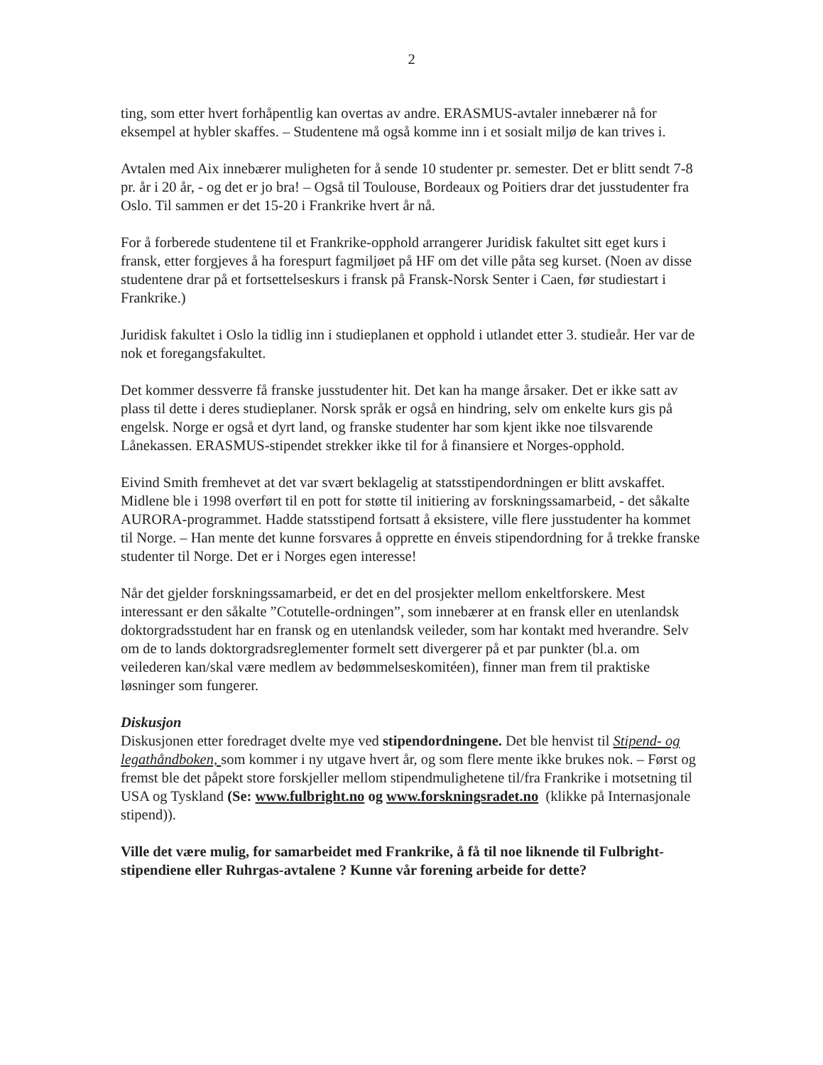2
ting, som etter hvert forhåpentlig kan overtas av andre. ERASMUS-avtaler innebærer nå for eksempel at hybler skaffes. – Studentene må også komme inn i et sosialt miljø de kan trives i.
Avtalen med Aix innebærer muligheten for å sende 10 studenter pr. semester. Det er blitt sendt 7-8 pr. år i 20 år, - og det er jo bra! – Også til Toulouse, Bordeaux og Poitiers drar det jusstudenter fra Oslo. Til sammen er det 15-20 i Frankrike hvert år nå.
For å forberede studentene til et Frankrike-opphold arrangerer Juridisk fakultet sitt eget kurs i fransk, etter forgjeves å ha forespurt fagmiljøet på HF om det ville påta seg kurset. (Noen av disse studentene drar på et fortsettelseskurs i fransk på Fransk-Norsk Senter i Caen, før studiestart i Frankrike.)
Juridisk fakultet i Oslo la tidlig inn i studieplanen et opphold i utlandet etter 3. studieår. Her var de nok et foregangsfakultet.
Det kommer dessverre få franske jusstudenter hit. Det kan ha mange årsaker. Det er ikke satt av plass til dette i deres studieplaner. Norsk språk er også en hindring, selv om enkelte kurs gis på engelsk. Norge er også et dyrt land, og franske studenter har som kjent ikke noe tilsvarende Lånekassen. ERASMUS-stipendet strekker ikke til for å finansiere et Norges-opphold.
Eivind Smith fremhevet at det var svært beklagelig at statsstipendordningen er blitt avskaffet. Midlene ble i 1998 overført til en pott for støtte til initiering av forskningssamarbeid, - det såkalte AURORA-programmet. Hadde statsstipend fortsatt å eksistere, ville flere jusstudenter ha kommet til Norge. – Han mente det kunne forsvares å opprette en énveis stipendordning for å trekke franske studenter til Norge. Det er i Norges egen interesse!
Når det gjelder forskningssamarbeid, er det en del prosjekter mellom enkeltforskere. Mest interessant er den såkalte ”Cotutelle-ordningen”, som innebærer at en fransk eller en utenlandsk doktorgradsstudent har en fransk og en utenlandsk veileder, som har kontakt med hverandre. Selv om de to lands doktorgradsreglementer formelt sett divergerer på et par punkter (bl.a. om veilederen kan/skal være medlem av bedømmelseskomitéen), finner man frem til praktiske løsninger som fungerer.
Diskusjon
Diskusjonen etter foredraget dvelte mye ved stipendordningene. Det ble henvist til Stipend- og legathåndboken, som kommer i ny utgave hvert år, og som flere mente ikke brukes nok. – Først og fremst ble det påpekt store forskjeller mellom stipendmulighetene til/fra Frankrike i motsetning til USA og Tyskland (Se: www.fulbright.no og www.forskningsradet.no (klikke på Internasjonale stipend)).
Ville det være mulig, for samarbeidet med Frankrike, å få til noe liknende til Fulbright-stipendiene eller Ruhrgas-avtalene ? Kunne vår forening arbeide for dette?